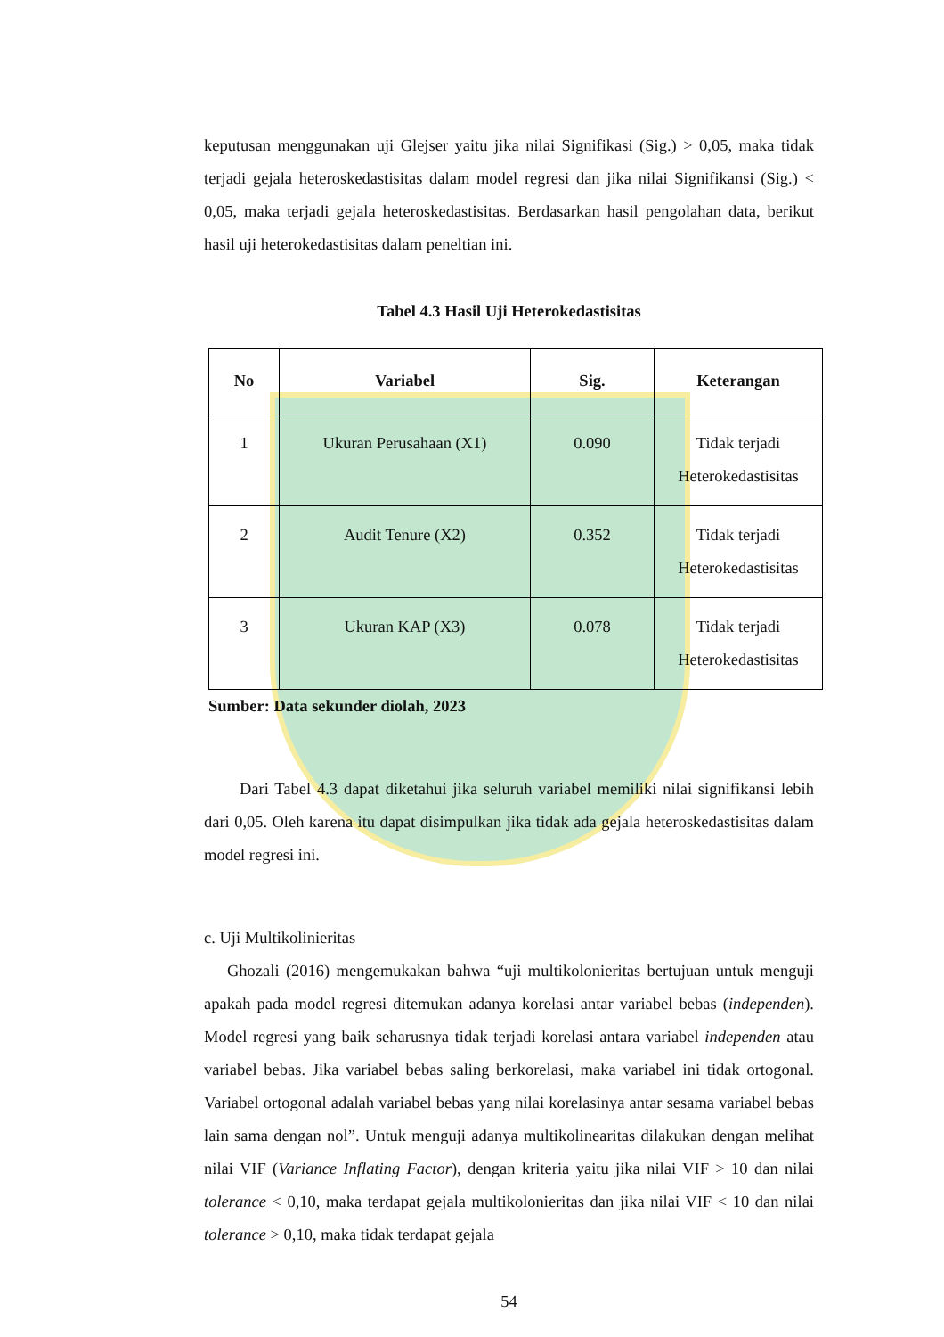keputusan menggunakan uji Glejser yaitu jika nilai Signifikasi (Sig.) > 0,05, maka tidak terjadi gejala heteroskedastisitas dalam model regresi dan jika nilai Signifikansi (Sig.) < 0,05, maka terjadi gejala heteroskedastisitas. Berdasarkan hasil pengolahan data, berikut hasil uji heterokedastisitas dalam peneltian ini.
Tabel 4.3 Hasil Uji Heterokedastisitas
| No | Variabel | Sig. | Keterangan |
| --- | --- | --- | --- |
| 1 | Ukuran Perusahaan (X1) | 0.090 | Tidak terjadi Heterokedastisitas |
| 2 | Audit Tenure (X2) | 0.352 | Tidak terjadi Heterokedastisitas |
| 3 | Ukuran KAP (X3) | 0.078 | Tidak terjadi Heterokedastisitas |
Sumber: Data sekunder diolah, 2023
Dari Tabel 4.3 dapat diketahui jika seluruh variabel memiliki nilai signifikansi lebih dari 0,05. Oleh karena itu dapat disimpulkan jika tidak ada gejala heteroskedastisitas dalam model regresi ini.
c. Uji Multikolinieritas
Ghozali (2016) mengemukakan bahwa “uji multikolonieritas bertujuan untuk menguji apakah pada model regresi ditemukan adanya korelasi antar variabel bebas (independen). Model regresi yang baik seharusnya tidak terjadi korelasi antara variabel independen atau variabel bebas. Jika variabel bebas saling berkorelasi, maka variabel ini tidak ortogonal. Variabel ortogonal adalah variabel bebas yang nilai korelasinya antar sesama variabel bebas lain sama dengan nol”. Untuk menguji adanya multikolinearitas dilakukan dengan melihat nilai VIF (Variance Inflating Factor), dengan kriteria yaitu jika nilai VIF > 10 dan nilai tolerance < 0,10, maka terdapat gejala multikolonieritas dan jika nilai VIF < 10 dan nilai tolerance > 0,10, maka tidak terdapat gejala
54